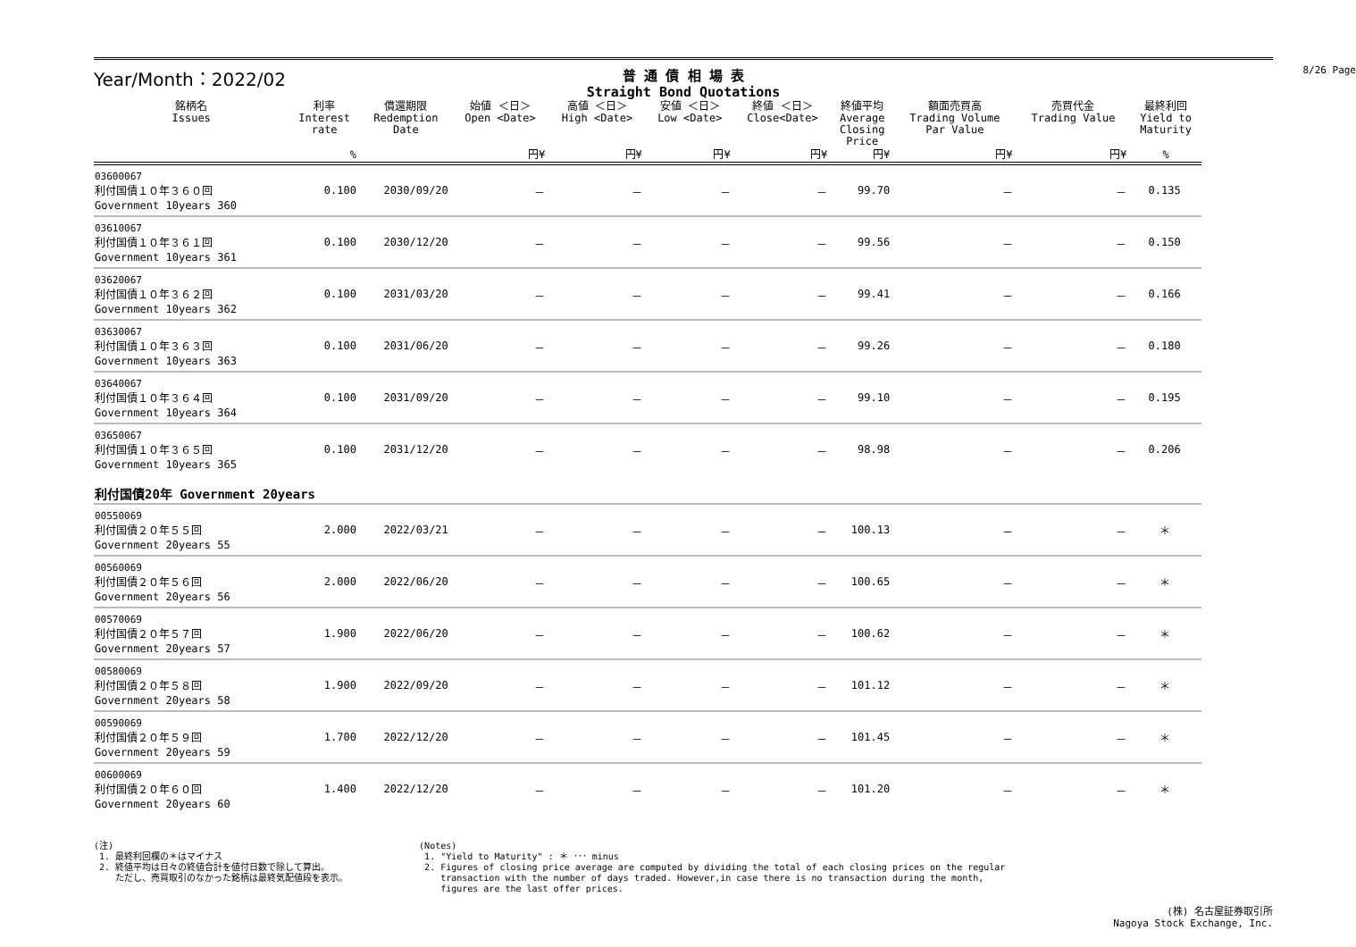8/26 Page
Year/Month：2022/02
普 通 債 相 場 表
Straight Bond Quotations
| 銘柄名 Issues | 利率 Interest rate | 償還期限 Redemption Date | 始値 ＜日＞ Open <Date> | 高値 ＜日＞ High <Date> | 安値 ＜日＞ Low <Date> | 終値 ＜日＞ Close<Date> | 終値平均 Average Closing Price | 額面売買高 Trading Volume Par Value | 売買代金 Trading Value | 最終利回 Yield to Maturity |
| --- | --- | --- | --- | --- | --- | --- | --- | --- | --- | --- |
| | % | | 円¥ | 円¥ | 円¥ | 円¥ | 円¥ | 円¥ | 円¥ | % |
| 03600067 利付国債１０年３６０回 Government 10years 360 | 0.100 | 2030/09/20 | － | － | － | － | 99.70 | － | － | 0.135 |
| 03610067 利付国債１０年３６１回 Government 10years 361 | 0.100 | 2030/12/20 | － | － | － | － | 99.56 | － | － | 0.150 |
| 03620067 利付国債１０年３６２回 Government 10years 362 | 0.100 | 2031/03/20 | － | － | － | － | 99.41 | － | － | 0.166 |
| 03630067 利付国債１０年３６３回 Government 10years 363 | 0.100 | 2031/06/20 | － | － | － | － | 99.26 | － | － | 0.180 |
| 03640067 利付国債１０年３６４回 Government 10years 364 | 0.100 | 2031/09/20 | － | － | － | － | 99.10 | － | － | 0.195 |
| 03650067 利付国債１０年３６５回 Government 10years 365 | 0.100 | 2031/12/20 | － | － | － | － | 98.98 | － | － | 0.206 |
| 利付国債20年 Government 20years | | | | | | | | | | |
| 00550069 利付国債２０年５５回 Government 20years 55 | 2.000 | 2022/03/21 | － | － | － | － | 100.13 | － | － | ＊ |
| 00560069 利付国債２０年５６回 Government 20years 56 | 2.000 | 2022/06/20 | － | － | － | － | 100.65 | － | － | ＊ |
| 00570069 利付国債２０年５７回 Government 20years 57 | 1.900 | 2022/06/20 | － | － | － | － | 100.62 | － | － | ＊ |
| 00580069 利付国債２０年５８回 Government 20years 58 | 1.900 | 2022/09/20 | － | － | － | － | 101.12 | － | － | ＊ |
| 00590069 利付国債２０年５９回 Government 20years 59 | 1.700 | 2022/12/20 | － | － | － | － | 101.45 | － | － | ＊ |
| 00600069 利付国債２０年６０回 Government 20years 60 | 1.400 | 2022/12/20 | － | － | － | － | 101.20 | － | － | ＊ |
(注)
1. 最終利回欄の＊はマイナス
2. 終値平均は日々の終値合計を値付日数で除して算出。
ただし、売買取引のなかった銘柄は最終気配値段を表示。
(Notes)
1. "Yield to Maturity" : ＊ ･･･ minus
2. Figures of closing price average are computed by dividing the total of each closing prices on the regular
transaction with the number of days traded. However,in case there is no transaction during the month,
figures are the last offer prices.
(株) 名古屋証券取引所
Nagoya Stock Exchange, Inc.